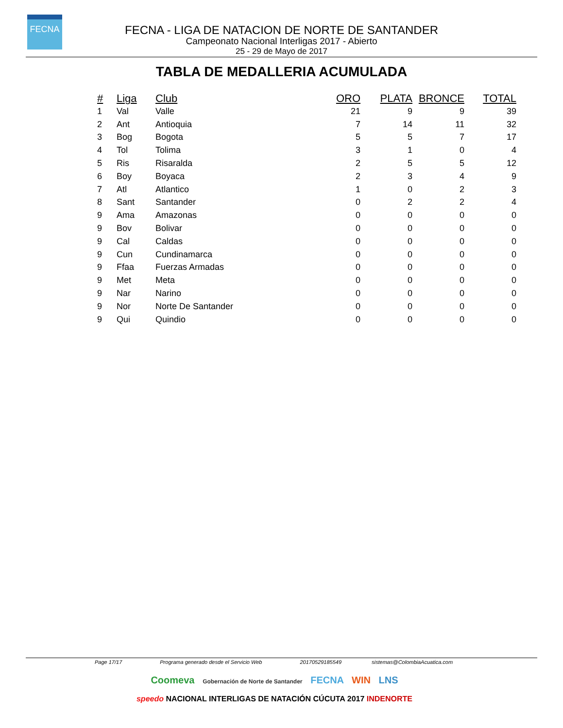FECNA
FECNA - LIGA DE NATACION DE NORTE DE SANTANDER
Campeonato Nacional Interligas 2017 - Abierto
25 - 29 de Mayo de 2017
TABLA DE MEDALLERIA ACUMULADA
| # | Liga | Club | ORO | PLATA | BRONCE | TOTAL |
| --- | --- | --- | --- | --- | --- | --- |
| 1 | Val | Valle | 21 | 9 | 9 | 39 |
| 2 | Ant | Antioquia | 7 | 14 | 11 | 32 |
| 3 | Bog | Bogota | 5 | 5 | 7 | 17 |
| 4 | Tol | Tolima | 3 | 1 | 0 | 4 |
| 5 | Ris | Risaralda | 2 | 5 | 5 | 12 |
| 6 | Boy | Boyaca | 2 | 3 | 4 | 9 |
| 7 | Atl | Atlantico | 1 | 0 | 2 | 3 |
| 8 | Sant | Santander | 0 | 2 | 2 | 4 |
| 9 | Ama | Amazonas | 0 | 0 | 0 | 0 |
| 9 | Bov | Bolivar | 0 | 0 | 0 | 0 |
| 9 | Cal | Caldas | 0 | 0 | 0 | 0 |
| 9 | Cun | Cundinamarca | 0 | 0 | 0 | 0 |
| 9 | Ffaa | Fuerzas Armadas | 0 | 0 | 0 | 0 |
| 9 | Met | Meta | 0 | 0 | 0 | 0 |
| 9 | Nar | Narino | 0 | 0 | 0 | 0 |
| 9 | Nor | Norte De Santander | 0 | 0 | 0 | 0 |
| 9 | Qui | Quindio | 0 | 0 | 0 | 0 |
Page 17/17 Programa generado desde el Servicio Web 20170529185549 sistemas@ColombiaAcuatica.com
Coomeva Gobernación de Norte de Santander FECNA WIN LNS
speedo NACIONAL INTERLIGAS DE NATACIÓN CÚCUTA 2017 INDENORTE